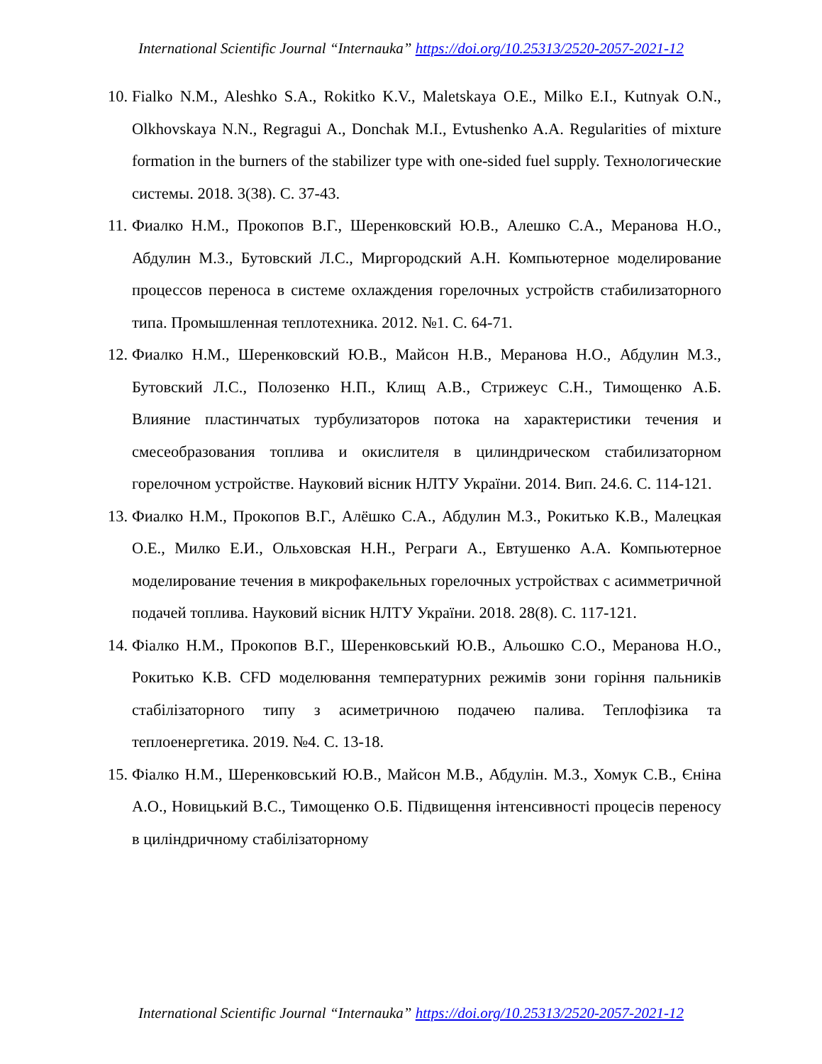International Scientific Journal “Internauka” https://doi.org/10.25313/2520-2057-2021-12
10. Fialko N.M., Aleshko S.A., Rokitko K.V., Maletskaya O.E., Milko E.I., Kutnyak O.N., Olkhovskaya N.N., Regragui A., Donchak M.I., Evtushenko A.A. Regularities of mixture formation in the burners of the stabilizer type with one-sided fuel supply. Технологические системы. 2018. 3(38). С. 37-43.
11. Фиалко Н.М., Прокопов В.Г., Шеренковский Ю.В., Алешко С.А., Меранова Н.О., Абдулин М.З., Бутовский Л.С., Миргородский А.Н. Компьютерное моделирование процессов переноса в системе охлаждения горелочных устройств стабилизаторного типа. Промышленная теплотехника. 2012. №1. С. 64-71.
12. Фиалко Н.М., Шеренковский Ю.В., Майсон Н.В., Меранова Н.О., Абдулин М.З., Бутовский Л.С., Полозенко Н.П., Клищ А.В., Стрижеус С.Н., Тимощенко А.Б. Влияние пластинчатых турбулизаторов потока на характеристики течения и смесеобразования топлива и окислителя в цилиндрическом стабилизаторном горелочном устройстве. Науковий вісник НЛТУ України. 2014. Вип. 24.6. С. 114-121.
13. Фиалко Н.М., Прокопов В.Г., Алёшко С.А., Абдулин М.З., Рокитько К.В., Малецкая О.Е., Милко Е.И., Ольховская Н.Н., Реграги А., Евтушенко А.А. Компьютерное моделирование течения в микрофакельных горелочных устройствах с асимметричной подачей топлива. Науковий вісник НЛТУ України. 2018. 28(8). С. 117-121.
14. Фіалко Н.М., Прокопов В.Г., Шеренковський Ю.В., Альошко С.О., Меранова Н.О., Рокитько К.В. CFD моделювання температурних режимів зони горіння пальників стабілізаторного типу з асиметричною подачею палива. Теплофізика та теплоенергетика. 2019. №4. С. 13-18.
15. Фіалко Н.М., Шеренковський Ю.В., Майсон М.В., Абдулін. М.З., Хомук С.В., Єніна А.О., Новицький В.С., Тимощенко О.Б. Підвищення інтенсивності процесів переносу в циліндричному стабілізаторному
International Scientific Journal “Internauka” https://doi.org/10.25313/2520-2057-2021-12